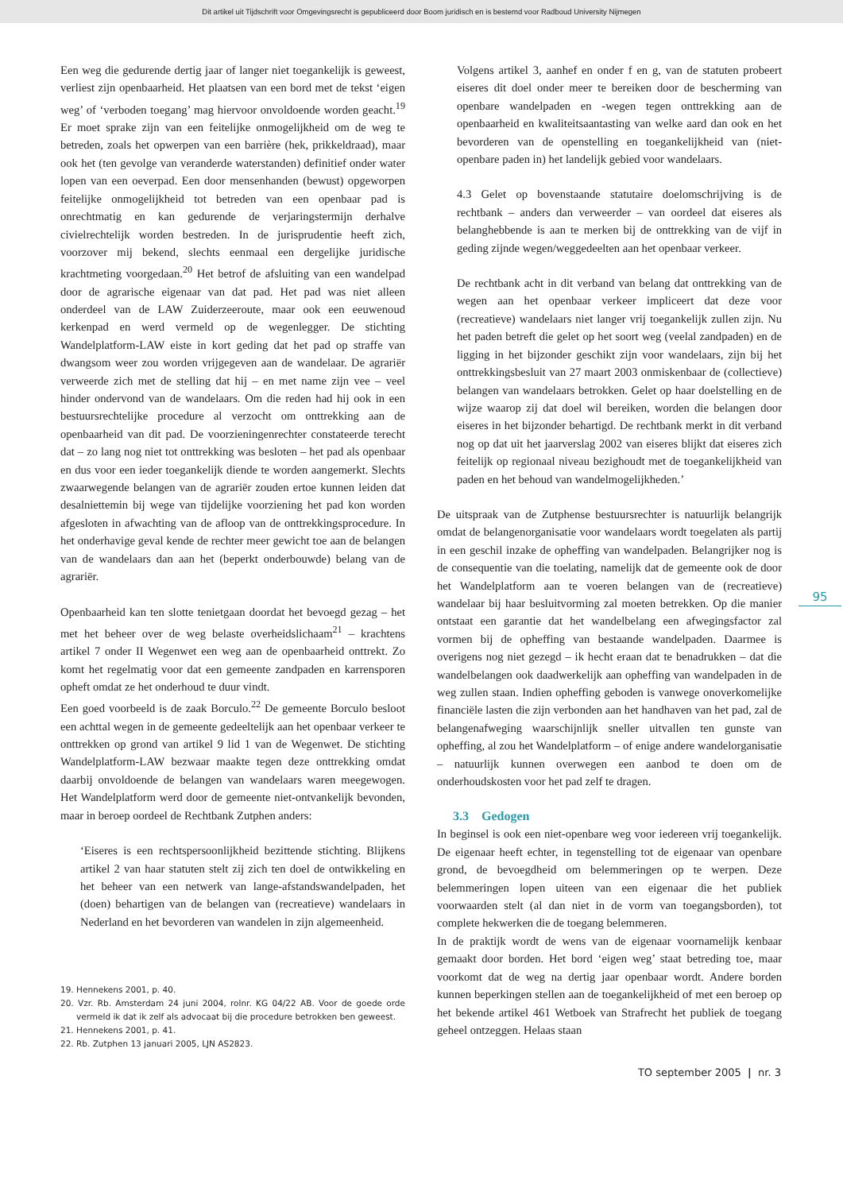Dit artikel uit Tijdschrift voor Omgevingsrecht is gepubliceerd door Boom juridisch en is bestemd voor Radboud University Nijmegen
Een weg die gedurende dertig jaar of langer niet toegankelijk is geweest, verliest zijn openbaarheid. Het plaatsen van een bord met de tekst ‘eigen weg’ of ‘verboden toegang’ mag hiervoor onvoldoende worden geacht.<sup>19</sup> Er moet sprake zijn van een feitelijke onmogelijkheid om de weg te betreden, zoals het opwerpen van een barrière (hek, prikkeldraad), maar ook het (ten gevolge van veranderde waterstanden) definitief onder water lopen van een oeverpad. Een door mensenhanden (bewust) opgeworpen feitelijke onmogelijkheid tot betreden van een openbaar pad is onrechtmatig en kan gedurende de verjaringstermijn derhalve civielrechtelijk worden bestreden. In de jurisprudentie heeft zich, voorzover mij bekend, slechts eenmaal een dergelijke juridische krachtmeting voorgedaan.<sup>20</sup> Het betrof de afsluiting van een wandelpad door de agrarische eigenaar van dat pad. Het pad was niet alleen onderdeel van de LAW Zuiderzeeroute, maar ook een eeuwenoud kerkenpad en werd vermeld op de wegenlegger. De stichting Wandelplatform-LAW eiste in kort geding dat het pad op straffe van dwangsom weer zou worden vrijgegeven aan de wandelaar. De agrariër verweerde zich met de stelling dat hij – en met name zijn vee – veel hinder ondervond van de wandelaars. Om die reden had hij ook in een bestuursrechtelijke procedure al verzocht om onttrekking aan de openbaarheid van dit pad. De voorzieningenrechter constateerde terecht dat – zo lang nog niet tot onttrekking was besloten – het pad als openbaar en dus voor een ieder toegankelijk diende te worden aangemerkt. Slechts zwaarwegende belangen van de agrariër zouden ertoe kunnen leiden dat desalniettemin bij wege van tijdelijke voorziening het pad kon worden afgesloten in afwachting van de afloop van de onttrekkingsprocedure. In het onderhavige geval kende de rechter meer gewicht toe aan de belangen van de wandelaars dan aan het (beperkt onderbouwde) belang van de agrariër.
Openbaarheid kan ten slotte tenietgaan doordat het bevoegd gezag – het met het beheer over de weg belaste overheidslichaam<sup>21</sup> – krachtens artikel 7 onder II Wegenwet een weg aan de openbaarheid onttrekt. Zo komt het regelmatig voor dat een gemeente zandpaden en karrensporen opheft omdat ze het onderhoud te duur vindt.
Een goed voorbeeld is de zaak Borculo.<sup>22</sup> De gemeente Borculo besloot een achttal wegen in de gemeente gedeeltelijk aan het openbaar verkeer te onttrekken op grond van artikel 9 lid 1 van de Wegenwet. De stichting Wandelplatform-LAW bezwaar maakte tegen deze onttrekking omdat daarbij onvoldoende de belangen van wandelaars waren meegewogen. Het Wandelplatform werd door de gemeente niet-ontvankelijk bevonden, maar in beroep oordeel de Rechtbank Zutphen anders:
‘Eiseres is een rechtspersoonlijkheid bezittende stichting. Blijkens artikel 2 van haar statuten stelt zij zich ten doel de ontwikkeling en het beheer van een netwerk van lange-afstandswandelpaden, het (doen) behartigen van de belangen van (recreatieve) wandelaars in Nederland en het bevorderen van wandelen in zijn algemeenheid.
19. Hennekens 2001, p. 40.
20. Vzr. Rb. Amsterdam 24 juni 2004, rolnr. KG 04/22 AB. Voor de goede orde vermeld ik dat ik zelf als advocaat bij die procedure betrokken ben geweest.
21. Hennekens 2001, p. 41.
22. Rb. Zutphen 13 januari 2005, LJN AS2823.
Volgens artikel 3, aanhef en onder f en g, van de statuten probeert eiseres dit doel onder meer te bereiken door de bescherming van openbare wandelpaden en -wegen tegen onttrekking aan de openbaarheid en kwaliteitsaantasting van welke aard dan ook en het bevorderen van de openstelling en toegankelijkheid van (niet-openbare paden in) het landelijk gebied voor wandelaars.
4.3 Gelet op bovenstaande statutaire doelomschrijving is de rechtbank – anders dan verweerder – van oordeel dat eiseres als belanghebbende is aan te merken bij de onttrekking van de vijf in geding zijnde wegen/weggedeelten aan het openbaar verkeer.
De rechtbank acht in dit verband van belang dat onttrekking van de wegen aan het openbaar verkeer impliceert dat deze voor (recreatieve) wandelaars niet langer vrij toegankelijk zullen zijn. Nu het paden betreft die gelet op het soort weg (veelal zandpaden) en de ligging in het bijzonder geschikt zijn voor wandelaars, zijn bij het onttrekkingsbesluit van 27 maart 2003 onmiskenbaar de (collectieve) belangen van wandelaars betrokken. Gelet op haar doelstelling en de wijze waarop zij dat doel wil bereiken, worden die belangen door eiseres in het bijzonder behartigd. De rechtbank merkt in dit verband nog op dat uit het jaarverslag 2002 van eiseres blijkt dat eiseres zich feitelijk op regionaal niveau bezighoudt met de toegankelijkheid van paden en het behoud van wandelmogelijkheden.’
De uitspraak van de Zutphense bestuursrechter is natuurlijk belangrijk omdat de belangenorganisatie voor wandelaars wordt toegelaten als partij in een geschil inzake de opheffing van wandelpaden. Belangrijker nog is de consequentie van die toelating, namelijk dat de gemeente ook de door het Wandelplatform aan te voeren belangen van de (recreatieve) wandelaar bij haar besluitvorming zal moeten betrekken. Op die manier ontstaat een garantie dat het wandelbelang een afwegingsfactor zal vormen bij de opheffing van bestaande wandelpaden. Daarmee is overigens nog niet gezegd – ik hecht eraan dat te benadrukken – dat die wandelbelangen ook daadwerkelijk aan opheffing van wandelpaden in de weg zullen staan. Indien opheffing geboden is vanwege onoverkomelijke financiële lasten die zijn verbonden aan het handhaven van het pad, zal de belangenafweging waarschijnlijk sneller uitvallen ten gunste van opheffing, al zou het Wandelplatform – of enige andere wandelorganisatie – natuurlijk kunnen overwegen een aanbod te doen om de onderhoudskosten voor het pad zelf te dragen.
3.3 Gedogen
In beginsel is ook een niet-openbare weg voor iedereen vrij toegankelijk. De eigenaar heeft echter, in tegenstelling tot de eigenaar van openbare grond, de bevoegdheid om belemmeringen op te werpen. Deze belemmeringen lopen uiteen van een eigenaar die het publiek voorwaarden stelt (al dan niet in de vorm van toegangsborden), tot complete hekwerken die de toegang belemmeren.
In de praktijk wordt de wens van de eigenaar voornamelijk kenbaar gemaakt door borden. Het bord ‘eigen weg’ staat betreding toe, maar voorkomt dat de weg na dertig jaar openbaar wordt. Andere borden kunnen beperkingen stellen aan de toegankelijkheid of met een beroep op het bekende artikel 461 Wetboek van Strafrecht het publiek de toegang geheel ontzeggen. Helaas staan
95
TO september 2005 | nr. 3